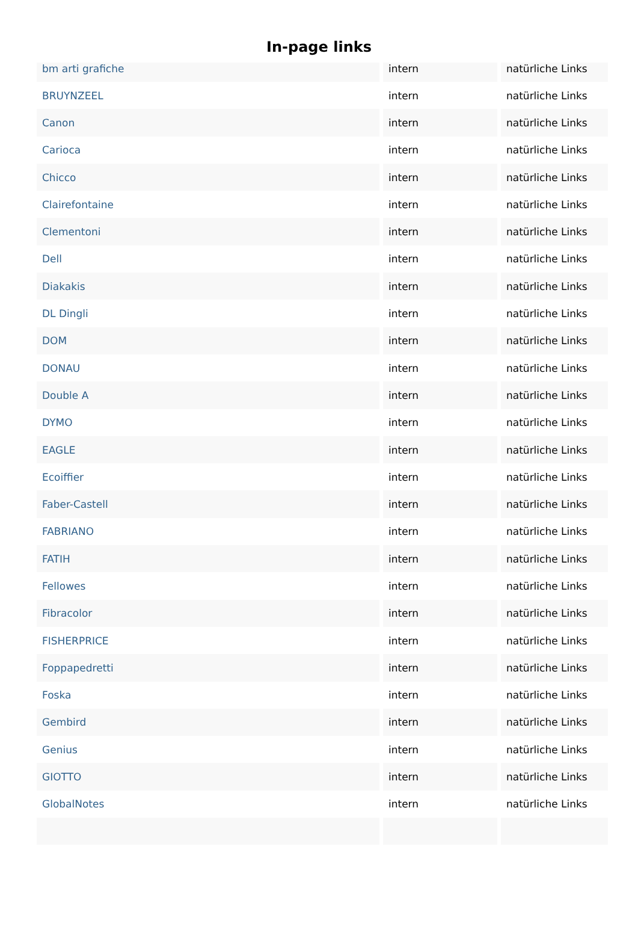In-page links
| bm arti grafiche | intern | natürliche Links |
| BRUYNZEEL | intern | natürliche Links |
| Canon | intern | natürliche Links |
| Carioca | intern | natürliche Links |
| Chicco | intern | natürliche Links |
| Clairefontaine | intern | natürliche Links |
| Clementoni | intern | natürliche Links |
| Dell | intern | natürliche Links |
| Diakakis | intern | natürliche Links |
| DL Dingli | intern | natürliche Links |
| DOM | intern | natürliche Links |
| DONAU | intern | natürliche Links |
| Double A | intern | natürliche Links |
| DYMO | intern | natürliche Links |
| EAGLE | intern | natürliche Links |
| Ecoiffier | intern | natürliche Links |
| Faber-Castell | intern | natürliche Links |
| FABRIANO | intern | natürliche Links |
| FATIH | intern | natürliche Links |
| Fellowes | intern | natürliche Links |
| Fibracolor | intern | natürliche Links |
| FISHERPRICE | intern | natürliche Links |
| Foppapedretti | intern | natürliche Links |
| Foska | intern | natürliche Links |
| Gembird | intern | natürliche Links |
| Genius | intern | natürliche Links |
| GIOTTO | intern | natürliche Links |
| GlobalNotes | intern | natürliche Links |